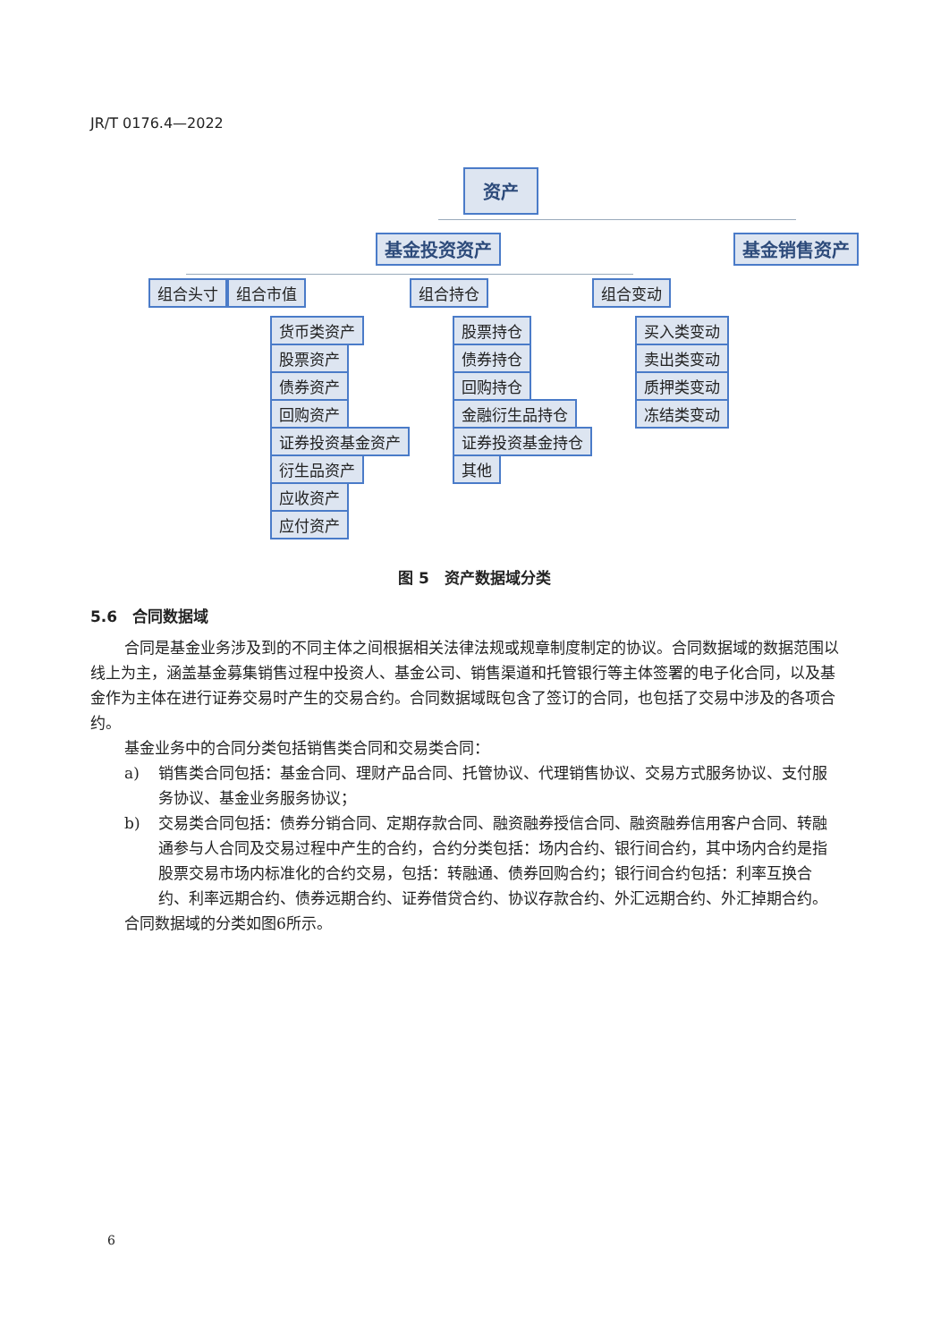JR/T 0176.4—2022
资产
基金投资资产 基金销售资产
组合头寸 组合市值 组合持仓 组合变动
货币类资产
股票资产
债券资产
回购资产
证券投资基金资产
衍生品资产
应收资产
应付资产
股票持仓
债券持仓
回购持仓
金融衍生品持仓
证券投资基金持仓
其他
买入类变动
卖出类变动
质押类变动
冻结类变动
图 5　资产数据域分类
5.6　合同数据域
合同是基金业务涉及到的不同主体之间根据相关法律法规或规章制度制定的协议。合同数据域的数据范围以线上为主，涵盖基金募集销售过程中投资人、基金公司、销售渠道和托管银行等主体签署的电子化合同，以及基金作为主体在进行证券交易时产生的交易合约。合同数据域既包含了签订的合同，也包括了交易中涉及的各项合约。
基金业务中的合同分类包括销售类合同和交易类合同：
a) 销售类合同包括：基金合同、理财产品合同、托管协议、代理销售协议、交易方式服务协议、支付服务协议、基金业务服务协议；
b) 交易类合同包括：债券分销合同、定期存款合同、融资融券授信合同、融资融券信用客户合同、转融通参与人合同及交易过程中产生的合约，合约分类包括：场内合约、银行间合约，其中场内合约是指股票交易市场内标准化的合约交易，包括：转融通、债券回购合约；银行间合约包括：利率互换合约、利率远期合约、债券远期合约、证券借贷合约、协议存款合约、外汇远期合约、外汇掉期合约。
合同数据域的分类如图6所示。
6